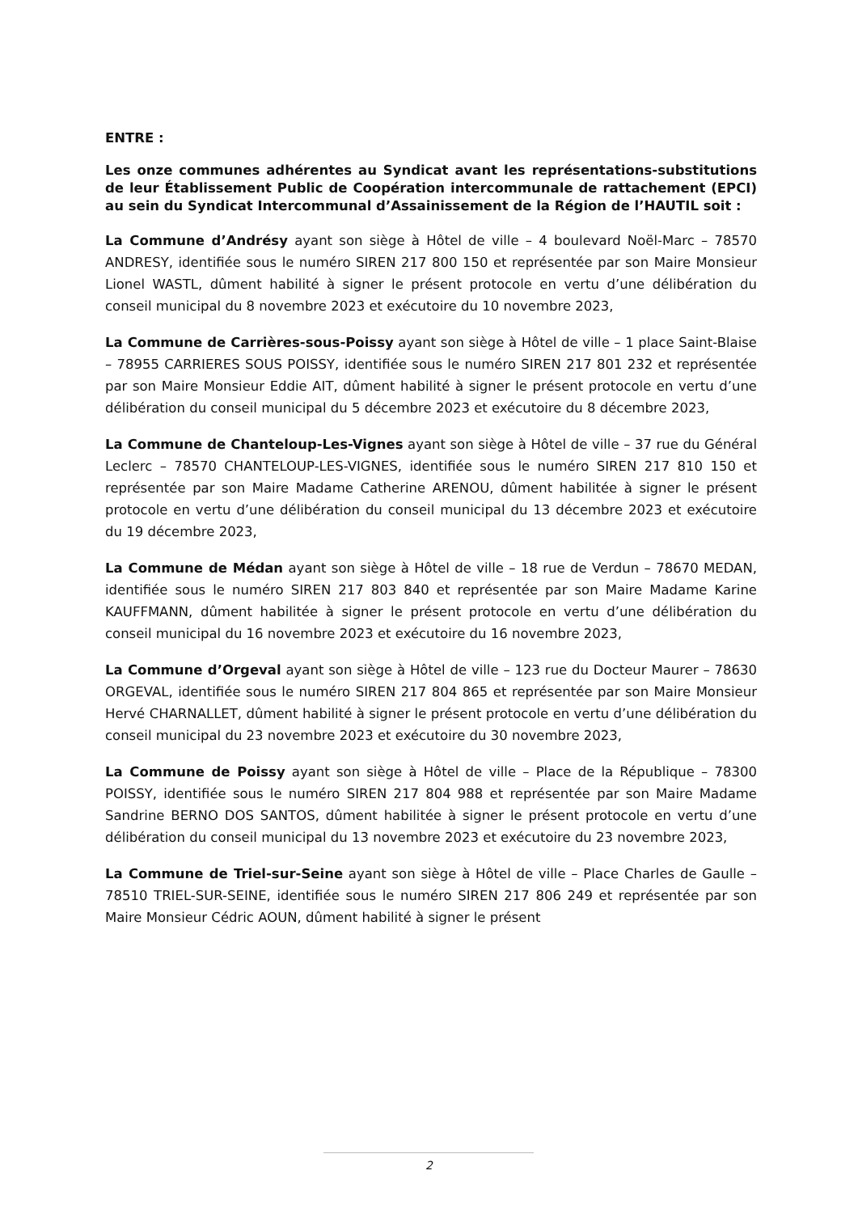ENTRE :
Les onze communes adhérentes au Syndicat avant les représentations-substitutions de leur Établissement Public de Coopération intercommunale de rattachement (EPCI) au sein du Syndicat Intercommunal d’Assainissement de la Région de l’HAUTIL soit :
La Commune d’Andrésy ayant son siège à Hôtel de ville – 4 boulevard Noël-Marc – 78570 ANDRESY, identifiée sous le numéro SIREN 217 800 150 et représentée par son Maire Monsieur Lionel WASTL, dûment habilité à signer le présent protocole en vertu d’une délibération du conseil municipal du 8 novembre 2023 et exécutoire du 10 novembre 2023,
La Commune de Carrières-sous-Poissy ayant son siège à Hôtel de ville – 1 place Saint-Blaise – 78955 CARRIERES SOUS POISSY, identifiée sous le numéro SIREN 217 801 232 et représentée par son Maire Monsieur Eddie AIT, dûment habilité à signer le présent protocole en vertu d’une délibération du conseil municipal du 5 décembre 2023 et exécutoire du 8 décembre 2023,
La Commune de Chanteloup-Les-Vignes ayant son siège à Hôtel de ville – 37 rue du Général Leclerc – 78570 CHANTELOUP-LES-VIGNES, identifiée sous le numéro SIREN 217 810 150 et représentée par son Maire Madame Catherine ARENOU, dûment habilitée à signer le présent protocole en vertu d’une délibération du conseil municipal du 13 décembre 2023 et exécutoire du 19 décembre 2023,
La Commune de Médan ayant son siège à Hôtel de ville – 18 rue de Verdun – 78670 MEDAN, identifiée sous le numéro SIREN 217 803 840 et représentée par son Maire Madame Karine KAUFFMANN, dûment habilitée à signer le présent protocole en vertu d’une délibération du conseil municipal du 16 novembre 2023 et exécutoire du 16 novembre 2023,
La Commune d’Orgeval ayant son siège à Hôtel de ville – 123 rue du Docteur Maurer – 78630 ORGEVAL, identifiée sous le numéro SIREN 217 804 865 et représentée par son Maire Monsieur Hervé CHARNALLET, dûment habilité à signer le présent protocole en vertu d’une délibération du conseil municipal du 23 novembre 2023 et exécutoire du 30 novembre 2023,
La Commune de Poissy ayant son siège à Hôtel de ville – Place de la République – 78300 POISSY, identifiée sous le numéro SIREN 217 804 988 et représentée par son Maire Madame Sandrine BERNO DOS SANTOS, dûment habilitée à signer le présent protocole en vertu d’une délibération du conseil municipal du 13 novembre 2023 et exécutoire du 23 novembre 2023,
La Commune de Triel-sur-Seine ayant son siège à Hôtel de ville – Place Charles de Gaulle – 78510 TRIEL-SUR-SEINE, identifiée sous le numéro SIREN 217 806 249 et représentée par son Maire Monsieur Cédric AOUN, dûment habilité à signer le présent
2